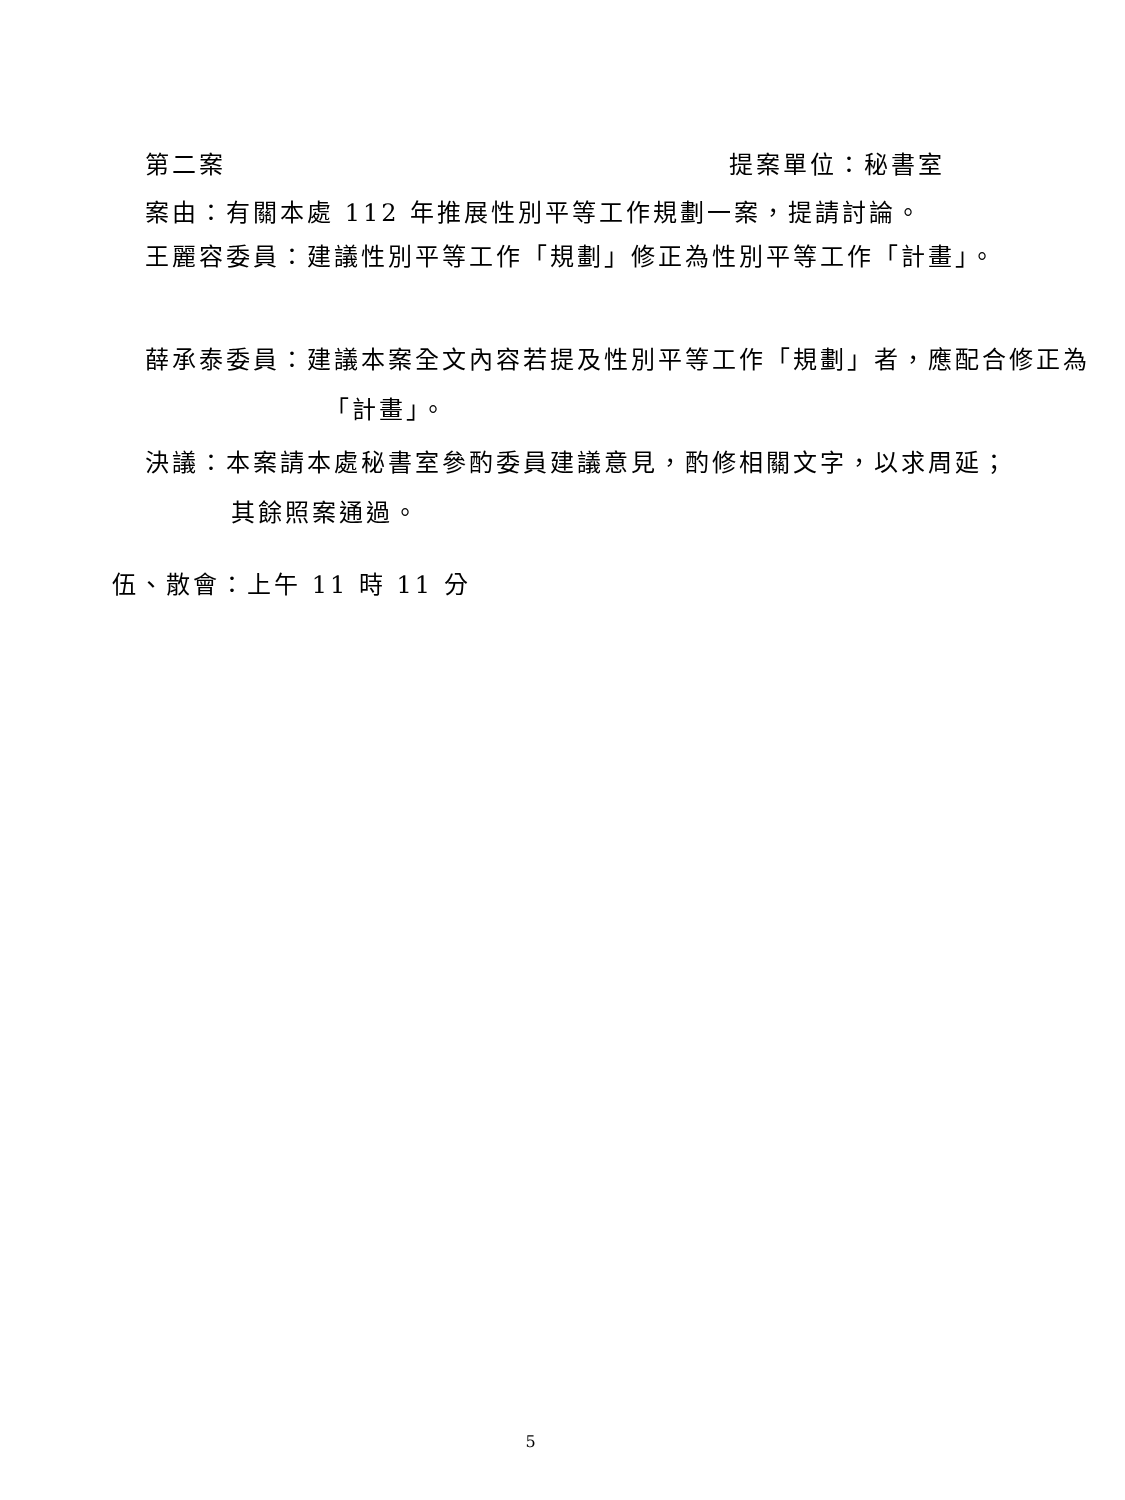第二案 提案單位：秘書室
案由：有關本處 112 年推展性別平等工作規劃一案，提請討論。
王麗容委員：建議性別平等工作「規劃」修正為性別平等工作「計畫」。
薛承泰委員：建議本案全文內容若提及性別平等工作「規劃」者，應配合修正為「計畫」。
決議：本案請本處秘書室參酌委員建議意見，酌修相關文字，以求周延；其餘照案通過。
伍、散會：上午 11 時 11 分
5